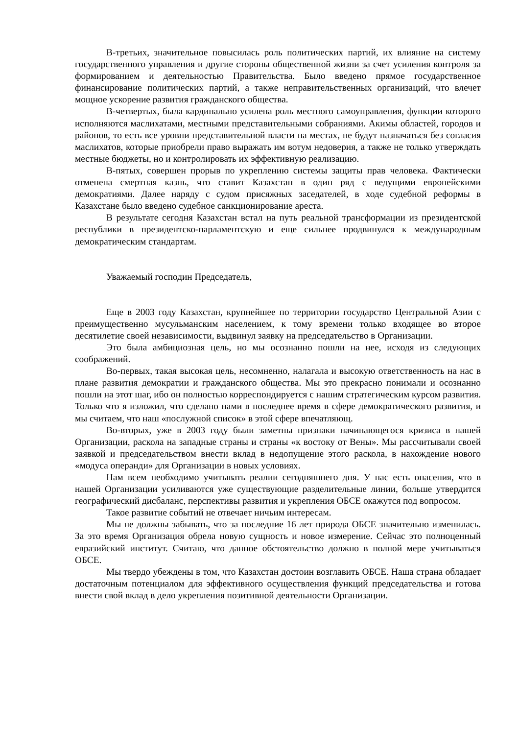В-третьих, значительное повысилась роль политических партий, их влияние на систему государственного управления и другие стороны общественной жизни за счет усиления контроля за формированием и деятельностью Правительства. Было введено прямое государственное финансирование политических партий, а также неправительственных организаций, что влечет мощное ускорение развития гражданского общества.
В-четвертых, была кардинально усилена роль местного самоуправления, функции которого исполняются маслихатами, местными представительными собраниями. Акимы областей, городов и районов, то есть все уровни представительной власти на местах, не будут назначаться без согласия маслихатов, которые приобрели право выражать им вотум недоверия, а также не только утверждать местные бюджеты, но и контролировать их эффективную реализацию.
В-пятых, совершен прорыв по укреплению системы защиты прав человека. Фактически отменена смертная казнь, что ставит Казахстан в один ряд с ведущими европейскими демократиями. Далее наряду с судом присяжных заседателей, в ходе судебной реформы в Казахстане было введено судебное санкционирование ареста.
В результате сегодня Казахстан встал на путь реальной трансформации из президентской республики в президентско-парламентскую и еще сильнее продвинулся к международным демократическим стандартам.
Уважаемый господин Председатель,
Еще в 2003 году Казахстан, крупнейшее по территории государство Центральной Азии с преимущественно мусульманским населением, к тому времени только входящее во второе десятилетие своей независимости, выдвинул заявку на председательство в Организации.
Это была амбициозная цель, но мы осознанно пошли на нее, исходя из следующих соображений.
Во-первых, такая высокая цель, несомненно, налагала и высокую ответственность на нас в плане развития демократии и гражданского общества. Мы это прекрасно понимали и осознанно пошли на этот шаг, ибо он полностью корреспондируется с нашим стратегическим курсом развития. Только что я изложил, что сделано нами в последнее время в сфере демократического развития, и мы считаем, что наш «послужной список» в этой сфере впечатляющ.
Во-вторых, уже в 2003 году были заметны признаки начинающегося кризиса в нашей Организации, раскола на западные страны и страны «к востоку от Вены». Мы рассчитывали своей заявкой и председательством внести вклад в недопущение этого раскола, в нахождение нового «модуса операнди» для Организации в новых условиях.
Нам всем необходимо учитывать реалии сегодняшнего дня. У нас есть опасения, что в нашей Организации усиливаются уже существующие разделительные линии, больше утвердится географический дисбаланс, перспективы развития и укрепления ОБСЕ окажутся под вопросом.
Такое развитие событий не отвечает ничьим интересам.
Мы не должны забывать, что за последние 16 лет природа ОБСЕ значительно изменилась. За это время Организация обрела новую сущность и новое измерение. Сейчас это полноценный евразийский институт. Считаю, что данное обстоятельство должно в полной мере учитываться ОБСЕ.
Мы твердо убеждены в том, что Казахстан достоин возглавить ОБСЕ. Наша страна обладает достаточным потенциалом для эффективного осуществления функций председательства и готова внести свой вклад в дело укрепления позитивной деятельности Организации.